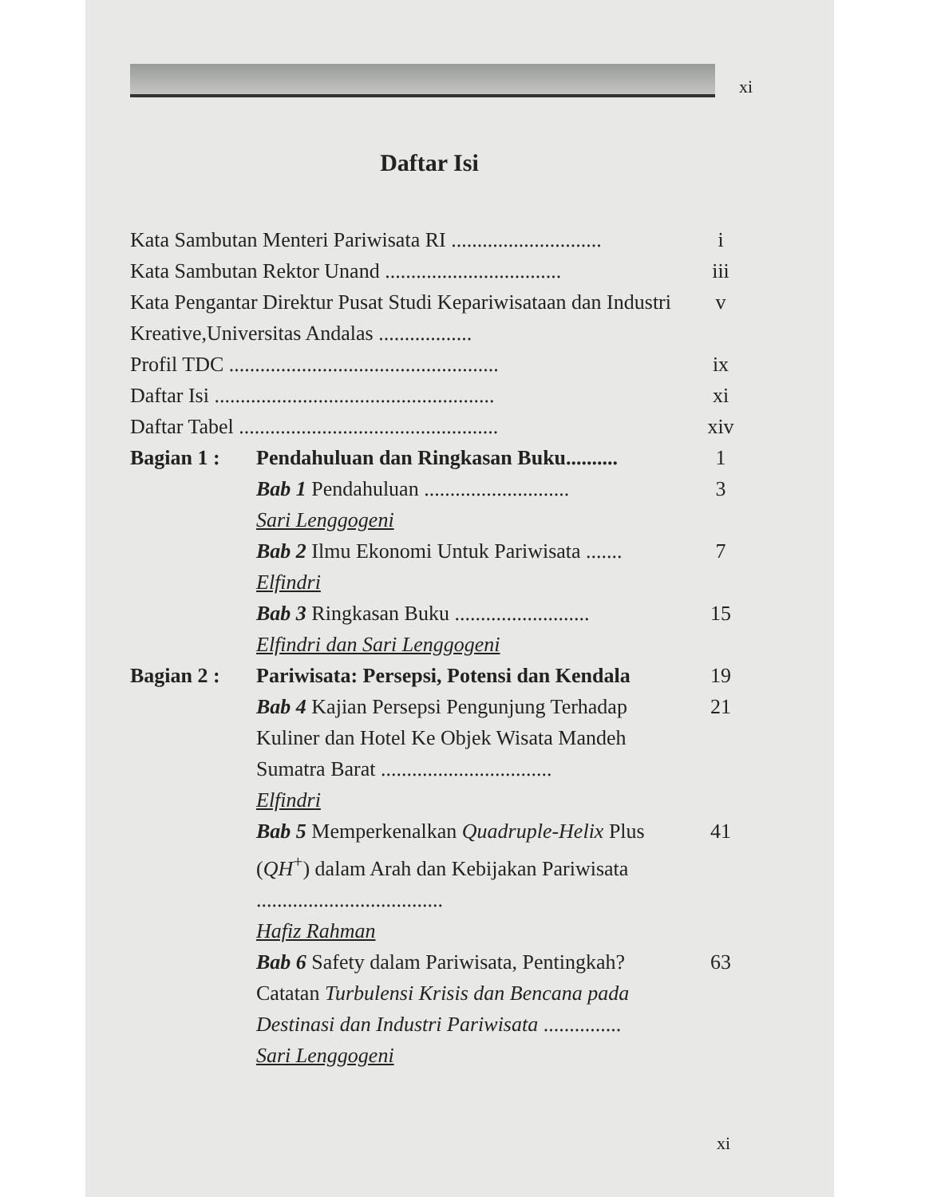xi
Daftar Isi
Kata Sambutan Menteri Pariwisata RI .............................
i
Kata Sambutan Rektor Unand ..................................
iii
Kata Pengantar Direktur Pusat Studi Kepariwisataan dan Industri Kreative,Universitas Andalas ..................
v
Profil TDC ....................................................
ix
Daftar Isi ......................................................
xi
Daftar Tabel ..................................................
xiv
Bagian 1 : Pendahuluan dan Ringkasan Buku..........
1
Bab 1 Pendahuluan ............................
Sari Lenggogeni
3
Bab 2 Ilmu Ekonomi Untuk Pariwisata .......
Elfindri
7
Bab 3 Ringkasan Buku ..........................
Elfindri dan Sari Lenggogeni
15
Bagian 2 : Pariwisata: Persepsi, Potensi dan Kendala
19
Bab 4 Kajian Persepsi Pengunjung Terhadap Kuliner dan Hotel Ke Objek Wisata Mandeh Sumatra Barat .................................
Elfindri
21
Bab 5 Memperkenalkan Quadruple-Helix Plus (QH<sup>+</sup>) dalam Arah dan Kebijakan Pariwisata ....................................
Hafiz Rahman
41
Bab 6 Safety dalam Pariwisata, Pentingkah? Catatan Turbulensi Krisis dan Bencana pada Destinasi dan Industri Pariwisata ...............
Sari Lenggogeni
63
xi